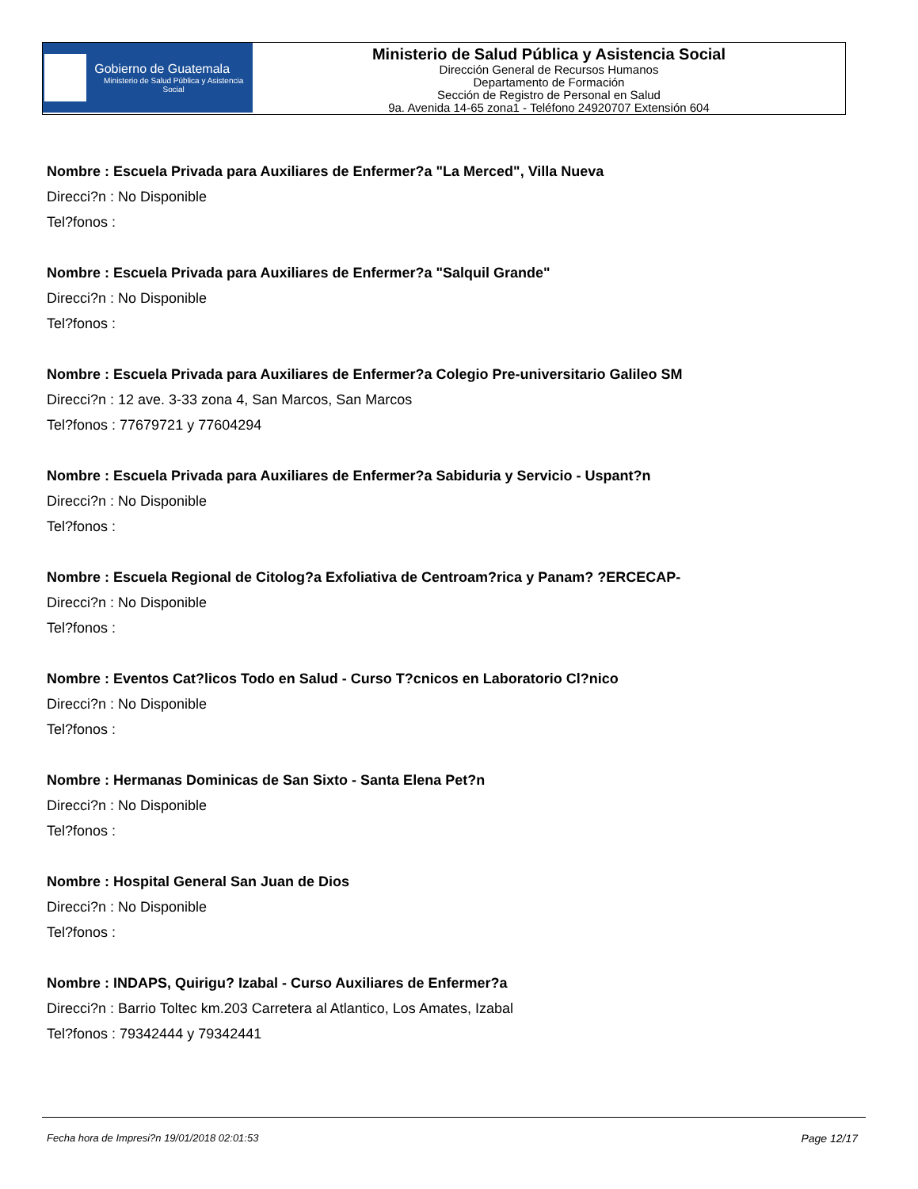Gobierno de Guatemala
Ministerio de Salud Pública y Asistencia Social
Ministerio de Salud Pública y Asistencia Social
Dirección General de Recursos Humanos
Departamento de Formación
Sección de Registro de Personal en Salud
9a. Avenida 14-65 zona1 - Teléfono 24920707 Extensión 604
Nombre : Escuela Privada para Auxiliares de Enfermer?a "La Merced", Villa Nueva
Direcci?n : No Disponible
Tel?fonos :
Nombre : Escuela Privada para Auxiliares de Enfermer?a "Salquil Grande"
Direcci?n : No Disponible
Tel?fonos :
Nombre : Escuela Privada para Auxiliares de Enfermer?a Colegio Pre-universitario Galileo SM
Direcci?n : 12 ave. 3-33 zona 4, San Marcos, San Marcos
Tel?fonos : 77679721 y 77604294
Nombre : Escuela Privada para Auxiliares de Enfermer?a Sabiduria y Servicio - Uspant?n
Direcci?n : No Disponible
Tel?fonos :
Nombre : Escuela Regional de Citolog?a Exfoliativa de Centroam?rica y Panam? ?ERCECAP-
Direcci?n : No Disponible
Tel?fonos :
Nombre : Eventos Cat?licos Todo en Salud - Curso T?cnicos en Laboratorio Cl?nico
Direcci?n : No Disponible
Tel?fonos :
Nombre : Hermanas Dominicas de San Sixto - Santa Elena Pet?n
Direcci?n : No Disponible
Tel?fonos :
Nombre : Hospital General San Juan de Dios
Direcci?n : No Disponible
Tel?fonos :
Nombre : INDAPS, Quirigu? Izabal - Curso Auxiliares de Enfermer?a
Direcci?n : Barrio Toltec km.203 Carretera al Atlantico, Los Amates, Izabal
Tel?fonos : 79342444 y 79342441
Fecha hora de Impresi?n 19/01/2018 02:01:53 Page 12/17